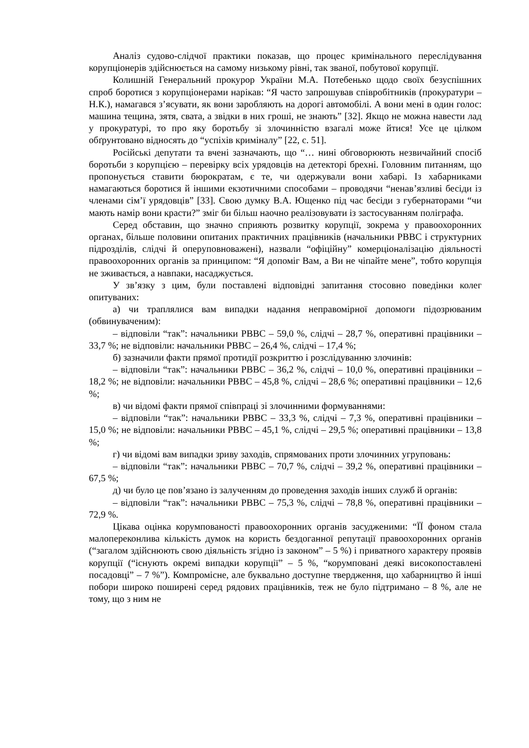Аналіз судово-слідчої практики показав, що процес кримінального переслідування корупціонерів здійснюється на самому низькому рівні, так званої, побутової корупції.
Колишній Генеральний прокурор України М.А. Потебенько щодо своїх безуспішних спроб боротися з корупціонерами нарікав: “Я часто запрошував співробітників (прокуратури – Н.К.), намагався з’ясувати, як вони заробляють на дорогі автомобілі. А вони мені в один голос: машина тещина, зятя, свата, а звідки в них гроші, не знають” [32]. Якщо не можна навести лад у прокуратурі, то про яку боротьбу зі злочинністю взагалі може йтися! Усе це цілком обґрунтовано відносять до “успіхів криміналу” [22, с. 51].
Російські депутати та вчені зазначають, що “… нині обговорюють незвичайний спосіб боротьби з корупцією – перевірку всіх урядовців на детекторі брехні. Головним питанням, що пропонується ставити бюрократам, є те, чи одержували вони хабарі. Із хабарниками намагаються боротися й іншими екзотичними способами – проводячи “ненав’язливі бесіди із членами сім’ї урядовців” [33]. Свою думку В.А. Ющенко під час бесіди з губернаторами “чи мають намір вони красти?” зміг би більш наочно реалізовувати із застосуванням поліграфа.
Серед обставин, що значно сприяють розвитку корупції, зокрема у правоохоронних органах, більше половини опитаних практичних працівників (начальники РВВС і структурних підрозділів, слідчі й оперуповноважені), назвали “офіційну” комерціоналізацію діяльності правоохоронних органів за принципом: “Я допоміг Вам, а Ви не чіпайте мене”, тобто корупція не зживається, а навпаки, насаджується.
У зв’язку з цим, були поставлені відповідні запитання стосовно поведінки колег опитуваних:
а) чи траплялися вам випадки надання неправомірної допомоги підозрюваним (обвинуваченим):
– відповіли “так”: начальники РВВС – 59,0 %, слідчі – 28,7 %, оперативні працівники – 33,7 %; не відповіли: начальники РВВС – 26,4 %, слідчі – 17,4 %;
б) зазначили факти прямої протидії розкриттю і розслідуванню злочинів:
– відповіли “так”: начальники РВВС – 36,2 %, слідчі – 10,0 %, оперативні працівники – 18,2 %; не відповіли: начальники РВВС – 45,8 %, слідчі – 28,6 %; оперативні працівники – 12,6 %;
в) чи відомі факти прямої співпраці зі злочинними формуваннями:
– відповіли “так”: начальники РВВС – 33,3 %, слідчі – 7,3 %, оперативні працівники – 15,0 %; не відповіли: начальники РВВС – 45,1 %, слідчі – 29,5 %; оперативні працівники – 13,8 %;
г) чи відомі вам випадки зриву заходів, спрямованих проти злочинних угруповань:
– відповіли “так”: начальники РВВС – 70,7 %, слідчі – 39,2 %, оперативні працівники – 67,5 %;
д) чи було це пов’язано із залученням до проведення заходів інших служб й органів:
– відповіли “так”: начальники РВВС – 75,3 %, слідчі – 78,8 %, оперативні працівники – 72,9 %.
Цікава оцінка корумпованості правоохоронних органів засудженими: “ЇЇ фоном стала малопереконлива кількість думок на користь бездоганної репутації правоохоронних органів (“загалом здійснюють свою діяльність згідно із законом” – 5 %) і приватного характеру проявів корупції (“існують окремі випадки корупції” – 5 %, “корумповані деякі високопоставлені посадовці” – 7 %”). Компромісне, але буквально доступне твердження, що хабарництво й інші побори широко поширені серед рядових працівників, теж не було підтримано – 8 %, але не тому, що з ним не